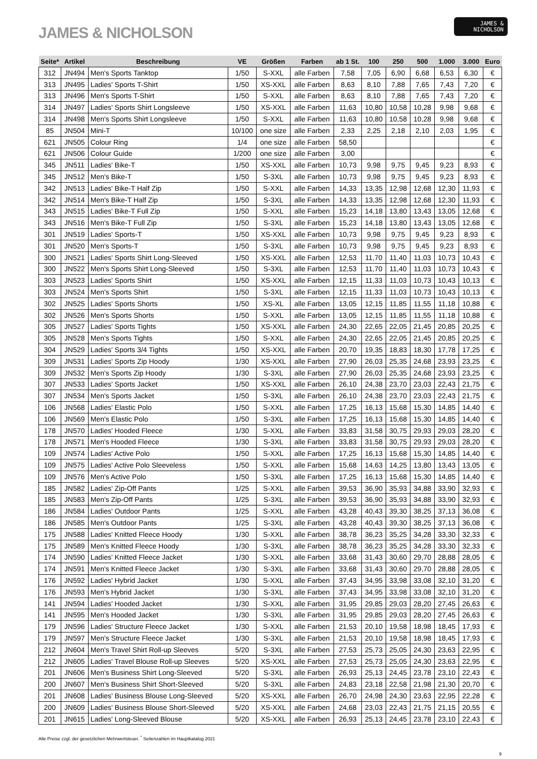JAMES & NICHOLSON
JAMES &
NICHOLSON
| Seite* | Artikel | Beschreibung | VE | Größen | Farben | ab 1 St. | 100 | 250 | 500 | 1.000 | 3.000 | Euro |
| --- | --- | --- | --- | --- | --- | --- | --- | --- | --- | --- | --- | --- |
| 312 | JN494 | Men's Sports Tanktop | 1/50 | S-XXL | alle Farben | 7,58 | 7,05 | 6,90 | 6,68 | 6,53 | 6,30 | € |
| 313 | JN495 | Ladies' Sports T-Shirt | 1/50 | XS-XXL | alle Farben | 8,63 | 8,10 | 7,88 | 7,65 | 7,43 | 7,20 | € |
| 313 | JN496 | Men's Sports T-Shirt | 1/50 | S-XXL | alle Farben | 8,63 | 8,10 | 7,88 | 7,65 | 7,43 | 7,20 | € |
| 314 | JN497 | Ladies' Sports Shirt Longsleeve | 1/50 | XS-XXL | alle Farben | 11,63 | 10,80 | 10,58 | 10,28 | 9,98 | 9,68 | € |
| 314 | JN498 | Men's Sports Shirt Longsleeve | 1/50 | S-XXL | alle Farben | 11,63 | 10,80 | 10,58 | 10,28 | 9,98 | 9,68 | € |
| 85 | JN504 | Mini-T | 10/100 | one size | alle Farben | 2,33 | 2,25 | 2,18 | 2,10 | 2,03 | 1,95 | € |
| 621 | JN505 | Colour Ring | 1/4 | one size | alle Farben | 58,50 | | | | | | € |
| 621 | JN506 | Colour Guide | 1/200 | one size | alle Farben | 3,00 | | | | | | € |
| 345 | JN511 | Ladies' Bike-T | 1/50 | XS-XXL | alle Farben | 10,73 | 9,98 | 9,75 | 9,45 | 9,23 | 8,93 | € |
| 345 | JN512 | Men's Bike-T | 1/50 | S-3XL | alle Farben | 10,73 | 9,98 | 9,75 | 9,45 | 9,23 | 8,93 | € |
| 342 | JN513 | Ladies' Bike-T Half Zip | 1/50 | S-XXL | alle Farben | 14,33 | 13,35 | 12,98 | 12,68 | 12,30 | 11,93 | € |
| 342 | JN514 | Men's Bike-T Half Zip | 1/50 | S-3XL | alle Farben | 14,33 | 13,35 | 12,98 | 12,68 | 12,30 | 11,93 | € |
| 343 | JN515 | Ladies' Bike-T Full Zip | 1/50 | S-XXL | alle Farben | 15,23 | 14,18 | 13,80 | 13,43 | 13,05 | 12,68 | € |
| 343 | JN516 | Men's Bike-T Full Zip | 1/50 | S-3XL | alle Farben | 15,23 | 14,18 | 13,80 | 13,43 | 13,05 | 12,68 | € |
| 301 | JN519 | Ladies' Sports-T | 1/50 | XS-XXL | alle Farben | 10,73 | 9,98 | 9,75 | 9,45 | 9,23 | 8,93 | € |
| 301 | JN520 | Men's Sports-T | 1/50 | S-3XL | alle Farben | 10,73 | 9,98 | 9,75 | 9,45 | 9,23 | 8,93 | € |
| 300 | JN521 | Ladies' Sports Shirt Long-Sleeved | 1/50 | XS-XXL | alle Farben | 12,53 | 11,70 | 11,40 | 11,03 | 10,73 | 10,43 | € |
| 300 | JN522 | Men's Sports Shirt Long-Sleeved | 1/50 | S-3XL | alle Farben | 12,53 | 11,70 | 11,40 | 11,03 | 10,73 | 10,43 | € |
| 303 | JN523 | Ladies' Sports Shirt | 1/50 | XS-XXL | alle Farben | 12,15 | 11,33 | 11,03 | 10,73 | 10,43 | 10,13 | € |
| 303 | JN524 | Men's Sports Shirt | 1/50 | S-3XL | alle Farben | 12,15 | 11,33 | 11,03 | 10,73 | 10,43 | 10,13 | € |
| 302 | JN525 | Ladies' Sports Shorts | 1/50 | XS-XL | alle Farben | 13,05 | 12,15 | 11,85 | 11,55 | 11,18 | 10,88 | € |
| 302 | JN526 | Men's Sports Shorts | 1/50 | S-XXL | alle Farben | 13,05 | 12,15 | 11,85 | 11,55 | 11,18 | 10,88 | € |
| 305 | JN527 | Ladies' Sports Tights | 1/50 | XS-XXL | alle Farben | 24,30 | 22,65 | 22,05 | 21,45 | 20,85 | 20,25 | € |
| 305 | JN528 | Men's Sports Tights | 1/50 | S-XXL | alle Farben | 24,30 | 22,65 | 22,05 | 21,45 | 20,85 | 20,25 | € |
| 304 | JN529 | Ladies' Sports 3/4 Tights | 1/50 | XS-XXL | alle Farben | 20,70 | 19,35 | 18,83 | 18,30 | 17,78 | 17,25 | € |
| 309 | JN531 | Ladies' Sports Zip Hoody | 1/30 | XS-XXL | alle Farben | 27,90 | 26,03 | 25,35 | 24,68 | 23,93 | 23,25 | € |
| 309 | JN532 | Men's Sports Zip Hoody | 1/30 | S-3XL | alle Farben | 27,90 | 26,03 | 25,35 | 24,68 | 23,93 | 23,25 | € |
| 307 | JN533 | Ladies' Sports Jacket | 1/50 | XS-XXL | alle Farben | 26,10 | 24,38 | 23,70 | 23,03 | 22,43 | 21,75 | € |
| 307 | JN534 | Men's Sports Jacket | 1/50 | S-3XL | alle Farben | 26,10 | 24,38 | 23,70 | 23,03 | 22,43 | 21,75 | € |
| 106 | JN568 | Ladies' Elastic Polo | 1/50 | S-XXL | alle Farben | 17,25 | 16,13 | 15,68 | 15,30 | 14,85 | 14,40 | € |
| 106 | JN569 | Men's Elastic Polo | 1/50 | S-3XL | alle Farben | 17,25 | 16,13 | 15,68 | 15,30 | 14,85 | 14,40 | € |
| 178 | JN570 | Ladies' Hooded Fleece | 1/30 | S-XXL | alle Farben | 33,83 | 31,58 | 30,75 | 29,93 | 29,03 | 28,20 | € |
| 178 | JN571 | Men's Hooded Fleece | 1/30 | S-3XL | alle Farben | 33,83 | 31,58 | 30,75 | 29,93 | 29,03 | 28,20 | € |
| 109 | JN574 | Ladies' Active Polo | 1/50 | S-XXL | alle Farben | 17,25 | 16,13 | 15,68 | 15,30 | 14,85 | 14,40 | € |
| 109 | JN575 | Ladies' Active Polo Sleeveless | 1/50 | S-XXL | alle Farben | 15,68 | 14,63 | 14,25 | 13,80 | 13,43 | 13,05 | € |
| 109 | JN576 | Men's Active Polo | 1/50 | S-3XL | alle Farben | 17,25 | 16,13 | 15,68 | 15,30 | 14,85 | 14,40 | € |
| 185 | JN582 | Ladies' Zip-Off Pants | 1/25 | S-XXL | alle Farben | 39,53 | 36,90 | 35,93 | 34,88 | 33,90 | 32,93 | € |
| 185 | JN583 | Men's Zip-Off Pants | 1/25 | S-3XL | alle Farben | 39,53 | 36,90 | 35,93 | 34,88 | 33,90 | 32,93 | € |
| 186 | JN584 | Ladies' Outdoor Pants | 1/25 | S-XXL | alle Farben | 43,28 | 40,43 | 39,30 | 38,25 | 37,13 | 36,08 | € |
| 186 | JN585 | Men's Outdoor Pants | 1/25 | S-3XL | alle Farben | 43,28 | 40,43 | 39,30 | 38,25 | 37,13 | 36,08 | € |
| 175 | JN588 | Ladies' Knitted Fleece Hoody | 1/30 | S-XXL | alle Farben | 38,78 | 36,23 | 35,25 | 34,28 | 33,30 | 32,33 | € |
| 175 | JN589 | Men's Knitted Fleece Hoody | 1/30 | S-3XL | alle Farben | 38,78 | 36,23 | 35,25 | 34,28 | 33,30 | 32,33 | € |
| 174 | JN590 | Ladies' Knitted Fleece Jacket | 1/30 | S-XXL | alle Farben | 33,68 | 31,43 | 30,60 | 29,70 | 28,88 | 28,05 | € |
| 174 | JN591 | Men's Knitted Fleece Jacket | 1/30 | S-3XL | alle Farben | 33,68 | 31,43 | 30,60 | 29,70 | 28,88 | 28,05 | € |
| 176 | JN592 | Ladies' Hybrid Jacket | 1/30 | S-XXL | alle Farben | 37,43 | 34,95 | 33,98 | 33,08 | 32,10 | 31,20 | € |
| 176 | JN593 | Men's Hybrid Jacket | 1/30 | S-3XL | alle Farben | 37,43 | 34,95 | 33,98 | 33,08 | 32,10 | 31,20 | € |
| 141 | JN594 | Ladies' Hooded Jacket | 1/30 | S-XXL | alle Farben | 31,95 | 29,85 | 29,03 | 28,20 | 27,45 | 26,63 | € |
| 141 | JN595 | Men's Hooded Jacket | 1/30 | S-3XL | alle Farben | 31,95 | 29,85 | 29,03 | 28,20 | 27,45 | 26,63 | € |
| 179 | JN596 | Ladies' Structure Fleece Jacket | 1/30 | S-XXL | alle Farben | 21,53 | 20,10 | 19,58 | 18,98 | 18,45 | 17,93 | € |
| 179 | JN597 | Men's Structure Fleece Jacket | 1/30 | S-3XL | alle Farben | 21,53 | 20,10 | 19,58 | 18,98 | 18,45 | 17,93 | € |
| 212 | JN604 | Men's Travel Shirt Roll-up Sleeves | 5/20 | S-3XL | alle Farben | 27,53 | 25,73 | 25,05 | 24,30 | 23,63 | 22,95 | € |
| 212 | JN605 | Ladies' Travel Blouse Roll-up Sleeves | 5/20 | XS-XXL | alle Farben | 27,53 | 25,73 | 25,05 | 24,30 | 23,63 | 22,95 | € |
| 201 | JN606 | Men's Business Shirt Long-Sleeved | 5/20 | S-3XL | alle Farben | 26,93 | 25,13 | 24,45 | 23,78 | 23,10 | 22,43 | € |
| 200 | JN607 | Men's Business Shirt Short-Sleeved | 5/20 | S-3XL | alle Farben | 24,83 | 23,18 | 22,58 | 21,98 | 21,30 | 20,70 | € |
| 201 | JN608 | Ladies' Business Blouse Long-Sleeved | 5/20 | XS-XXL | alle Farben | 26,70 | 24,98 | 24,30 | 23,63 | 22,95 | 22,28 | € |
| 200 | JN609 | Ladies' Business Blouse Short-Sleeved | 5/20 | XS-XXL | alle Farben | 24,68 | 23,03 | 22,43 | 21,75 | 21,15 | 20,55 | € |
| 201 | JN615 | Ladies' Long-Sleeved Blouse | 5/20 | XS-XXL | alle Farben | 26,93 | 25,13 | 24,45 | 23,78 | 23,10 | 22,43 | € |
Alle Preise zzgl. der gesetzlichen Mehrwertsteuer. <sup>*</sup> Seitenzahlen im Hauptkatalog 2021
9